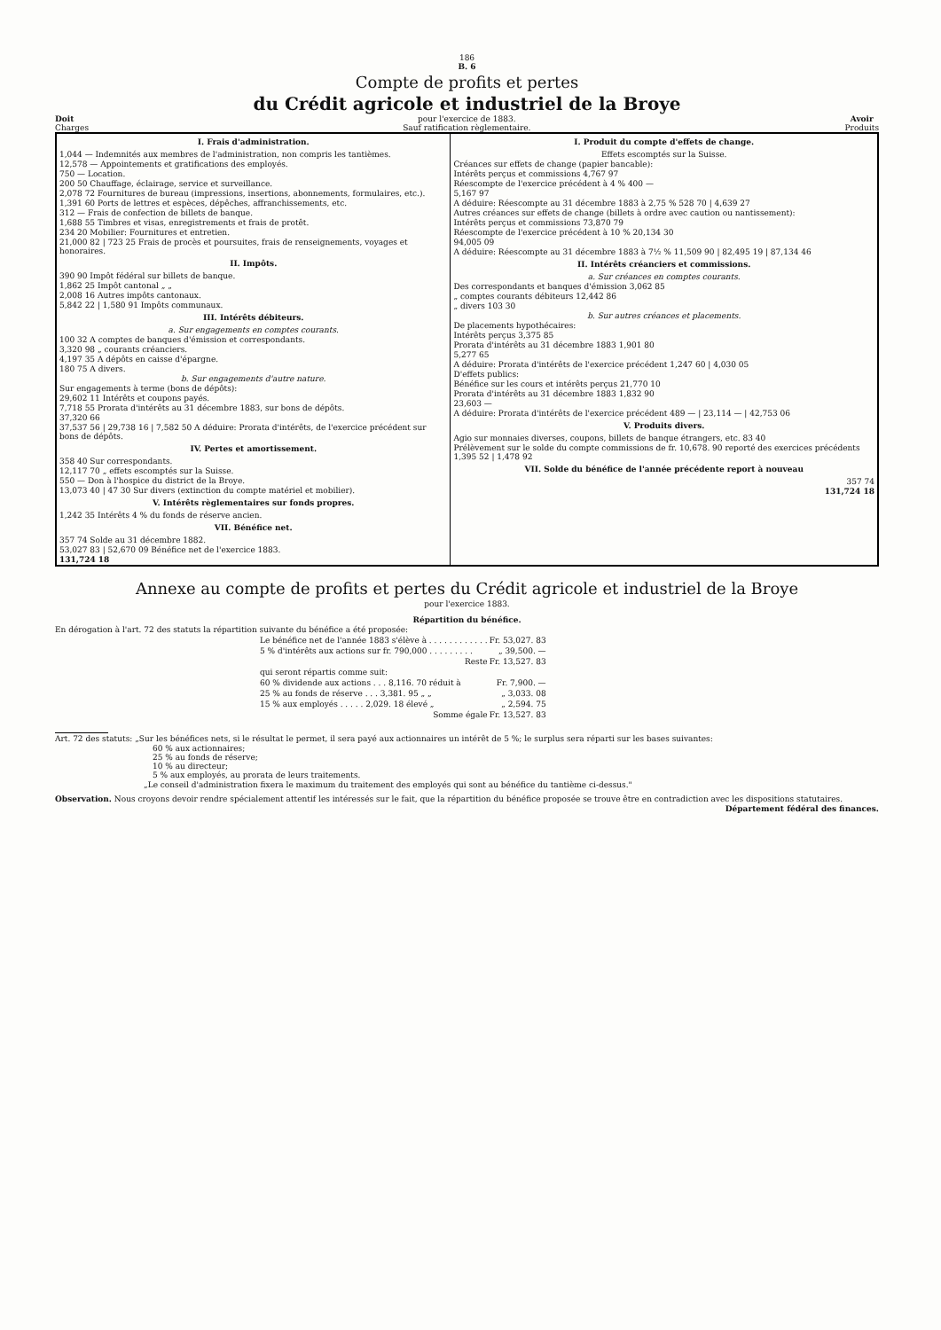186
B. 6
Compte de profits et pertes
du Crédit agricole et industriel de la Broye
Doit
Charges
pour l'exercice de 1883.
Sauf ratification règlementaire.
Avoir
Produits
| I. Frais d'administration. 1,044 — Indemnités aux membres de l'administration, non compris les tantièmes. 12,578 — Appointements et gratifications des employés. 750 — Location. 200 50 Chauffage, éclairage, service et surveillance. 2,078 72 Fournitures de bureau (impressions, insertions, abonnements, formulaires, etc.). 1,391 60 Ports de lettres et espèces, dépêches, affranchissements, etc. 312 — Frais de confection de billets de banque. 1,688 55 Timbres et visas, enregistrements et frais de protêt. 234 20 Mobilier: Fournitures et entretien. 21,000 82 / 723 25 Frais de procès et poursuites, frais de renseignements, voyages et honoraires. II. Impôts. 390 90 Impôt fédéral sur billets de banque. 1,862 25 Impôt cantonal „ „ 2,008 16 Autres impôts cantonaux. 5,842 22 / 1,580 91 Impôts communaux. III. Intérêts débiteurs. a. Sur engagements en comptes courants. 100 32 A comptes de banques d'émission et correspondants. 3,320 98 „ courants créanciers. 4,197 35 A dépôts en caisse d'épargne. 180 75 A divers. b. Sur engagements d'autre nature. Sur engagements à terme (bons de dépôts): 29,602 11 Intérêts et coupons payés. 7,718 55 Prorata d'intérêts au 31 décembre 1883, sur bons de dépôts. 37,320 66 37,537 56 / 29,738 16 / 7,582 50 A déduire: Prorata d'intérêts, de l'exercice précédent sur bons de dépôts. IV. Pertes et amortissement. 358 40 Sur correspondants. 12,117 70 „ effets escomptés sur la Suisse. 550 — Don à l'hospice du district de la Broye. 13,073 40 / 47 30 Sur divers (extinction du compte matériel et mobilier). V. Intérêts règlementaires sur fonds propres. 1,242 35 Intérêts 4 % du fonds de réserve ancien. VII. Bénéfice net. 357 74 Solde au 31 décembre 1882. 53,027 83 / 52,670 09 Bénéfice net de l'exercice 1883. 131,724 18 | I. Produit du compte d'effets de change. Effets escomptés sur la Suisse. Créances sur effets de change (papier bancable): Intérêts perçus et commissions 4,767 97 Réescompte de l'exercice précédent à 4 % 400 — 5,167 97 A déduire: Réescompte au 31 décembre 1883 à 2,75 % 528 70 / 4,639 27 Autres créances sur effets de change (billets à ordre avec caution ou nantissement): Intérêts perçus et commissions 73,870 79 Réescompte de l'exercice précédent à 10 % 20,134 30 94,005 09 A déduire: Réescompte au 31 décembre 1883 à 7½ % 11,509 90 / 82,495 19 / 87,134 46 II. Intérêts créanciers et commissions. a. Sur créances en comptes courants. Des correspondants et banques d'émission 3,062 85 „ comptes courants débiteurs 12,442 86 „ divers 103 30 b. Sur autres créances et placements. De placements hypothécaires: Intérêts perçus 3,375 85 Prorata d'intérêts au 31 décembre 1883 1,901 80 5,277 65 A déduire: Prorata d'intérêts de l'exercice précédent 1,247 60 / 4,030 05 D'effets publics: Bénéfice sur les cours et intérêts perçus 21,770 10 Prorata d'intérêts au 31 décembre 1883 1,832 90 23,603 — A déduire: Prorata d'intérêts de l'exercice précédent 489 — / 23,114 — / 42,753 06 V. Produits divers. Agio sur monnaies diverses, coupons, billets de banque étrangers, etc. 83 40 Prélèvement sur le solde du compte commissions de fr. 10,678. 90 reporté des exercices précédents 1,395 52 / 1,478 92 VII. Solde du bénéfice de l'année précédente report à nouveau 357 74 131,724 18 |
Annexe au compte de profits et pertes du Crédit agricole et industriel de la Broye
pour l'exercice 1883.
Répartition du bénéfice.
En dérogation à l'art. 72 des statuts la répartition suivante du bénéfice a été proposée:
| Le bénéfice net de l'année 1883 s'élève à . . . . . . . . . . . . | Fr. 53,027. 83 |
| 5 % d'intérêts aux actions sur fr. 790,000 . . . . . . . . . | „ 39,500. — |
| Reste | Fr. 13,527. 83 |
| qui seront répartis comme suit: | |
| 60 % dividende aux actions . . . 8,116. 70 réduit à | Fr. 7,900. — |
| 25 % au fonds de réserve . . . 3,381. 95 „ „ | „ 3,033. 08 |
| 15 % aux employés . . . . . 2,029. 18 élevé „ | „ 2,594. 75 |
| Somme égale | Fr. 13,527. 83 |
Art. 72 des statuts: „Sur les bénéfices nets, si le résultat le permet, il sera payé aux actionnaires un intérêt de 5 %; le surplus sera réparti sur les bases suivantes:
60 % aux actionnaires;
25 % au fonds de réserve;
10 % au directeur;
5 % aux employés, au prorata de leurs traitements.
„Le conseil d'administration fixera le maximum du traitement des employés qui sont au bénéfice du tantième ci-dessus."
Observation. Nous croyons devoir rendre spécialement attentif les intéressés sur le fait, que la répartition du bénéfice proposée se trouve être en contradiction avec les dispositions statutaires.
Département fédéral des finances.